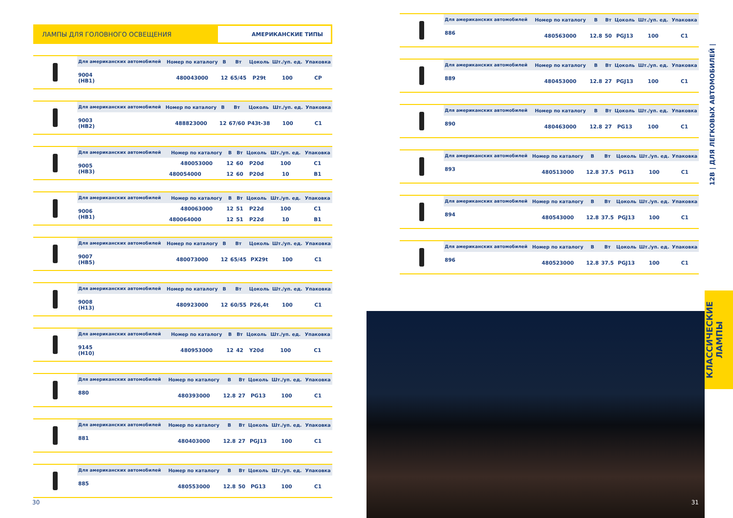ЛАМПЫ ДЛЯ ГОЛОВНОГО ОСВЕЩЕНИЯ
АМЕРИКАНСКИЕ ТИПЫ
| Для американских автомобилей | Номер по каталогу | В | Вт | Цоколь | Шт./уп. ед. | Упаковка |
| --- | --- | --- | --- | --- | --- | --- |
| 9004 (HB1) | 480043000 | 12 | 65/45 | P29t | 100 | CP |
| Для американских автомобилей | Номер по каталогу | В | Вт | Цоколь | Шт./уп. ед. | Упаковка |
| --- | --- | --- | --- | --- | --- | --- |
| 9003 (HB2) | 488823000 | 12 | 67/60 | P43t-38 | 100 | C1 |
| Для американских автомобилей | Номер по каталогу | В | Вт | Цоколь | Шт./уп. ед. | Упаковка |
| --- | --- | --- | --- | --- | --- | --- |
| 9005 (HB3) | 480053000 | 12 | 60 | P20d | 100 | C1 |
| | 480054000 | 12 | 60 | P20d | 10 | B1 |
| Для американских автомобилей | Номер по каталогу | В | Вт | Цоколь | Шт./уп. ед. | Упаковка |
| --- | --- | --- | --- | --- | --- | --- |
| 9006 (HB1) | 480063000 | 12 | 51 | P22d | 100 | C1 |
| | 480064000 | 12 | 51 | P22d | 10 | B1 |
| Для американских автомобилей | Номер по каталогу | В | Вт | Цоколь | Шт./уп. ед. | Упаковка |
| --- | --- | --- | --- | --- | --- | --- |
| 9007 (HB5) | 480073000 | 12 | 65/45 | PX29t | 100 | C1 |
| Для американских автомобилей | Номер по каталогу | В | Вт | Цоколь | Шт./уп. ед. | Упаковка |
| --- | --- | --- | --- | --- | --- | --- |
| 9008 (H13) | 480923000 | 12 | 60/55 | P26,4t | 100 | C1 |
| Для американских автомобилей | Номер по каталогу | В | Вт | Цоколь | Шт./уп. ед. | Упаковка |
| --- | --- | --- | --- | --- | --- | --- |
| 9145 (H10) | 480953000 | 12 | 42 | Y20d | 100 | C1 |
| Для американских автомобилей | Номер по каталогу | В | Вт | Цоколь | Шт./уп. ед. | Упаковка |
| --- | --- | --- | --- | --- | --- | --- |
| 880 | 480393000 | 12.8 | 27 | PG13 | 100 | C1 |
| Для американских автомобилей | Номер по каталогу | В | Вт | Цоколь | Шт./уп. ед. | Упаковка |
| --- | --- | --- | --- | --- | --- | --- |
| 881 | 480403000 | 12.8 | 27 | PGJ13 | 100 | C1 |
| Для американских автомобилей | Номер по каталогу | В | Вт | Цоколь | Шт./уп. ед. | Упаковка |
| --- | --- | --- | --- | --- | --- | --- |
| 885 | 480553000 | 12.8 | 50 | PG13 | 100 | C1 |
| Для американских автомобилей | Номер по каталогу | В | Вт | Цоколь | Шт./уп. ед. | Упаковка |
| --- | --- | --- | --- | --- | --- | --- |
| 886 | 480563000 | 12.8 | 50 | PGJ13 | 100 | C1 |
| Для американских автомобилей | Номер по каталогу | В | Вт | Цоколь | Шт./уп. ед. | Упаковка |
| --- | --- | --- | --- | --- | --- | --- |
| 889 | 480453000 | 12.8 | 27 | PGJ13 | 100 | C1 |
| Для американских автомобилей | Номер по каталогу | В | Вт | Цоколь | Шт./уп. ед. | Упаковка |
| --- | --- | --- | --- | --- | --- | --- |
| 890 | 480463000 | 12.8 | 27 | PG13 | 100 | C1 |
| Для американских автомобилей | Номер по каталогу | В | Вт | Цоколь | Шт./уп. ед. | Упаковка |
| --- | --- | --- | --- | --- | --- | --- |
| 893 | 480513000 | 12.8 | 37.5 | PG13 | 100 | C1 |
| Для американских автомобилей | Номер по каталогу | В | Вт | Цоколь | Шт./уп. ед. | Упаковка |
| --- | --- | --- | --- | --- | --- | --- |
| 894 | 480543000 | 12.8 | 37.5 | PGJ13 | 100 | C1 |
| Для американских автомобилей | Номер по каталогу | В | Вт | Цоколь | Шт./уп. ед. | Упаковка |
| --- | --- | --- | --- | --- | --- | --- |
| 896 | 480523000 | 12.8 | 37.5 | PGJ13 | 100 | C1 |
12В | ДЛЯ ЛЕГКОВЫХ АВТОМОБИЛЕЙ |
КЛАССИЧЕСКИЕ ЛАМПЫ
30 31